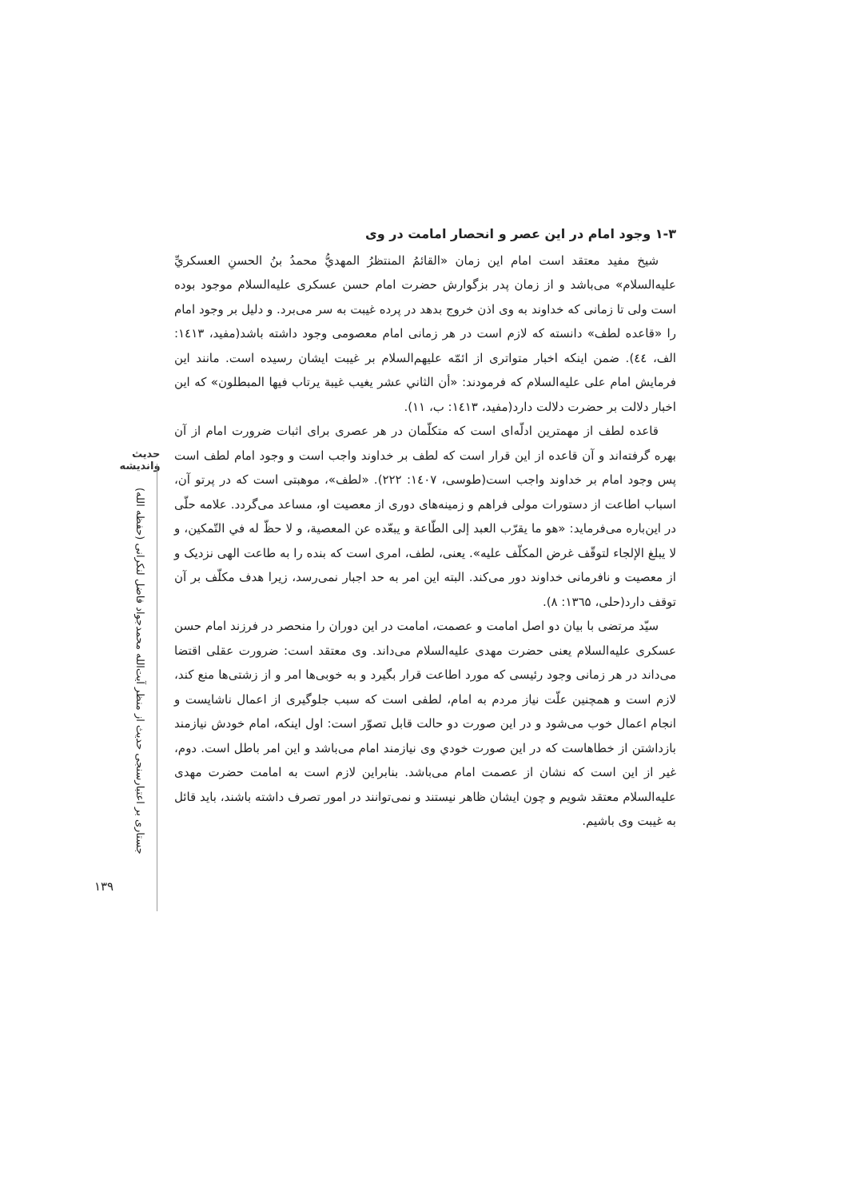حدیث واندیشه
جستاری بر اعتبارسنجی حدیث از منظر آیت‌الله محمدجواد فاضل لنکرانی (حفظه الله)
۱۳۹
۱-۳ وجود امام در این عصر و انحصار امامت در وی
شیخ مفید معتقد است امام این زمان «القائمُ المنتظرُ المهديُّ محمدُ بنُ الحسنِ العسكريِّ علیه‌السلام» می‌باشد و از زمان پدر بزگوارش حضرت امام حسن عسکری علیه‌السلام موجود بوده است ولی تا زمانی که خداوند به وی اذن خروج بدهد در پرده غیبت به سر می‌برد. و دلیل بر وجود امام را «قاعده لطف» دانسته که لازم است در هر زمانی امام معصومی وجود داشته باشد(مفید، ۱٤۱۳: الف، ٤٤). ضمن اینکه اخبار متواتری از ائمّه علیهم‌السلام بر غیبت ایشان رسیده است. مانند این فرمایش امام علی علیه‌السلام که فرمودند: «أن الثاني عشر يغيب غيبة يرتاب فيها المبطلون» که این اخبار دلالت بر حضرت دلالت دارد(مفید، ۱٤۱۳: ب، ۱۱).
قاعده لطف از مهمترین ادلّه‌ای است که متکلّمان در هر عصری برای اثبات ضرورت امام از آن بهره گرفته‌اند و آن قاعده از این قرار است که لطف بر خداوند واجب است و وجود امام لطف است پس وجود امام بر خداوند واجب است(طوسی، ۱٤۰۷: ۲۲۲). «لطف»، موهبتی است که در پرتو آن، اسباب اطاعت از دستورات مولی فراهم و زمینه‌های دوری از معصیت او، مساعد می‌گردد. علامه حلّی در این‌باره می‌فرماید: «هو ما يقرّب العبد إلى الطّاعة و يبعّده عن المعصية، و لا حظّ له في التّمكين، و لا يبلغ الإلجاء لتوقّف غرض المكلّف عليه». یعنی، لطف، امری است که بنده را به طاعت الهی نزدیک و از معصیت و نافرمانی خداوند دور می‌کند. البته این امر به حد اجبار نمی‌رسد، زیرا هدف مکلّف بر آن توقف دارد(حلی، ۱۳٦۵: ۸).
سیّد مرتضی با بیان دو اصل امامت و عصمت، امامت در این دوران را منحصر در فرزند امام حسن عسکری علیه‌السلام یعنی حضرت مهدی علیه‌السلام می‌داند. وی معتقد است: ضرورت عقلی اقتضا می‌داند در هر زمانی وجود رئیسی که مورد اطاعت قرار بگیرد و به خوبی‌ها امر و از زشتی‌ها منع کند، لازم است و همچنین علّت نیاز مردم به امام، لطفی است که سبب جلوگیری از اعمال ناشایست و انجام اعمال خوب می‌شود و در این صورت دو حالت قابل تصوّر است: اول اینکه، امام خودش نیازمند بازداشتن از خطاهاست که در این صورت خودي وی نیازمند امام می‌باشد و این امر باطل است. دوم، غیر از این است که نشان از عصمت امام می‌باشد. بنابراین لازم است به امامت حضرت مهدی علیه‌السلام معتقد شویم و چون ایشان ظاهر نیستند و نمی‌توانند در امور تصرف داشته باشند، باید قائل به غیبت وی باشیم.